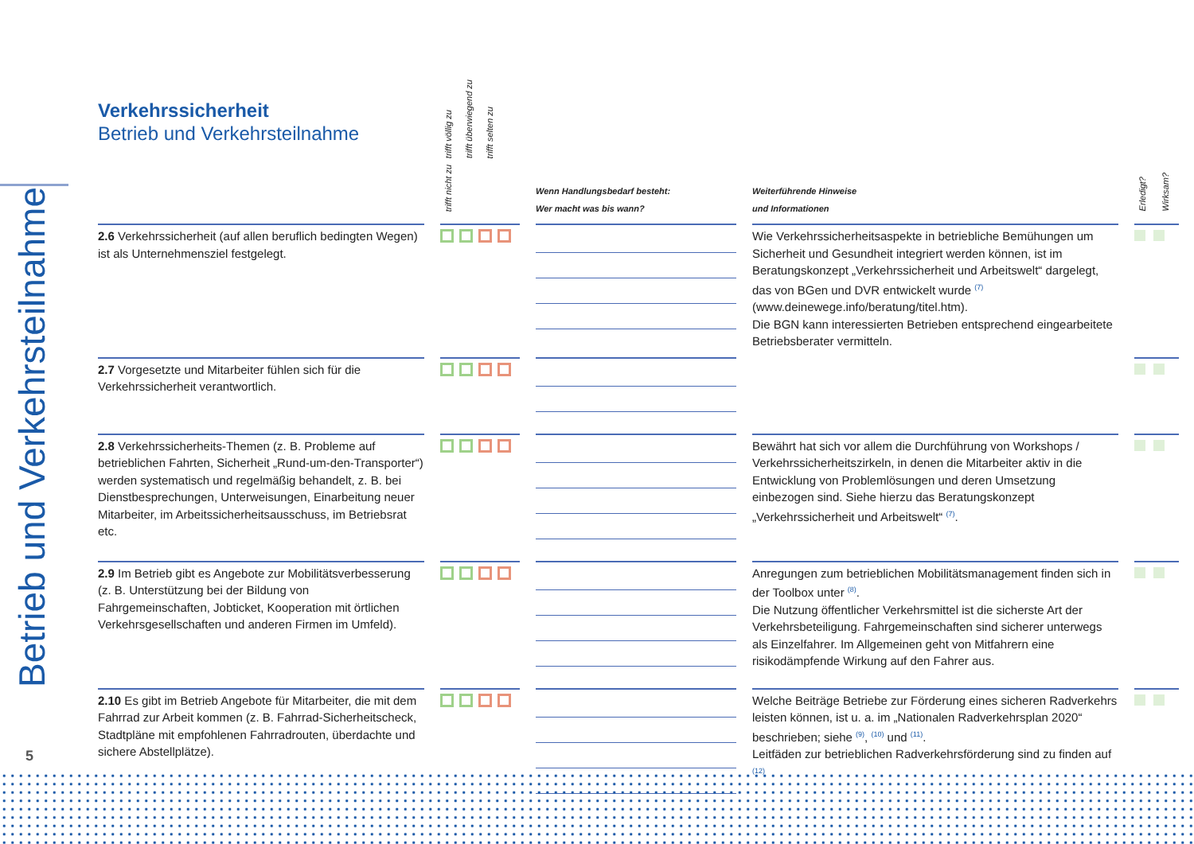Betrieb und Verkehrsteilnahme
Verkehrssicherheit
Betrieb und Verkehrsteilnahme
| | | trifft völlig zu trifft überwiegend zu trifft selten zu trifft nicht zu | | Wenn Handlungsbedarf besteht: Wer macht was bis wann? | | Weiterführende Hinweise und Informationen | | Erledigt? Wirksam? |
| --- | --- | --- | --- | --- | --- | --- | --- | --- |
| 2.6 Verkehrssicherheit (auf allen beruflich bedingten Wegen) ist als Unternehmensziel festgelegt. | | | | | | Wie Verkehrssicherheitsaspekte in betriebliche Bemühungen um Sicherheit und Gesundheit integriert werden können, ist im Beratungskonzept „Verkehrssicherheit und Arbeitswelt“ dargelegt, das von BGen und DVR entwickelt wurde <sup>(7)</sup> (www.deinewege.info/beratung/titel.htm). Die BGN kann interessierten Betrieben entsprechend eingearbeitete Betriebsberater vermitteln. | | |
| 2.7 Vorgesetzte und Mitarbeiter fühlen sich für die Verkehrssicherheit verantwortlich. | | | | | | | | |
| 2.8 Verkehrssicherheits-Themen (z. B. Probleme auf betrieblichen Fahrten, Sicherheit „Rund-um-den-Transporter“) werden systematisch und regelmäßig behandelt, z. B. bei Dienstbesprechungen, Unterweisungen, Einarbeitung neuer Mitarbeiter, im Arbeitssicherheitsausschuss, im Betriebsrat etc. | | | | | | Bewährt hat sich vor allem die Durchführung von Workshops / Verkehrssicherheitszirkeln, in denen die Mitarbeiter aktiv in die Entwicklung von Problemlösungen und deren Umsetzung einbezogen sind. Siehe hierzu das Beratungskonzept „Verkehrssicherheit und Arbeitswelt“ <sup>(7)</sup>. | | |
| 2.9 Im Betrieb gibt es Angebote zur Mobilitätsverbesserung (z. B. Unterstützung bei der Bildung von Fahrgemeinschaften, Jobticket, Kooperation mit örtlichen Verkehrsgesellschaften und anderen Firmen im Umfeld). | | | | | | Anregungen zum betrieblichen Mobilitätsmanagement finden sich in der Toolbox unter <sup>(8)</sup>. Die Nutzung öffentlicher Verkehrsmittel ist die sicherste Art der Verkehrsbeteiligung. Fahrgemeinschaften sind sicherer unterwegs als Einzelfahrer. Im Allgemeinen geht von Mitfahrern eine risikodämpfende Wirkung auf den Fahrer aus. | | |
| 2.10 Es gibt im Betrieb Angebote für Mitarbeiter, die mit dem Fahrrad zur Arbeit kommen (z. B. Fahrrad-Sicherheitscheck, Stadtpläne mit empfohlenen Fahrradrouten, überdachte und sichere Abstellplätze). | | | | | | Welche Beiträge Betriebe zur Förderung eines sicheren Radverkehrs leisten können, ist u. a. im „Nationalen Radverkehrsplan 2020“ beschrieben; siehe <sup>(9)</sup>, <sup>(10)</sup> und <sup>(11)</sup>. Leitfäden zur betrieblichen Radverkehrsförderung sind zu finden auf <sup>(12)</sup> | | |
5